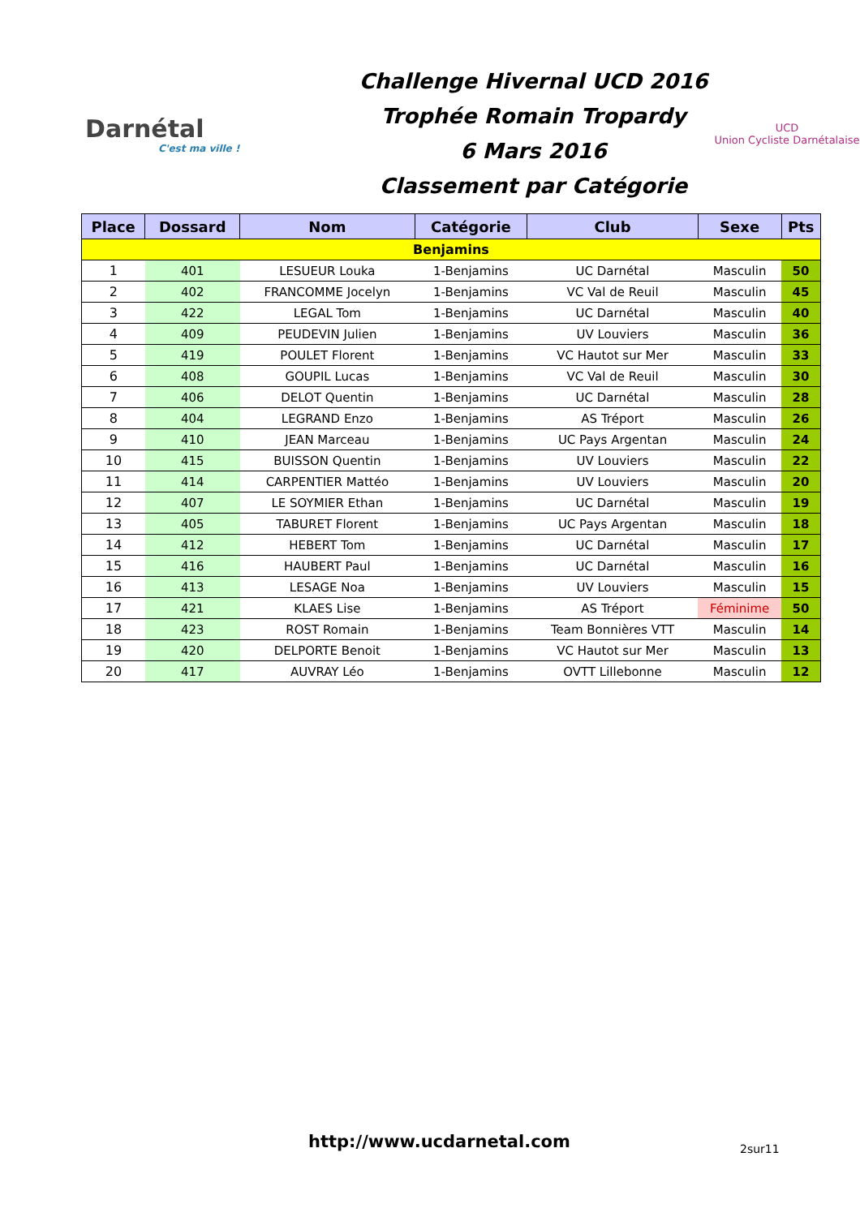Darnétal
C'est ma ville !
Challenge Hivernal UCD 2016
Trophée Romain Tropardy
6 Mars 2016
Classement par Catégorie
UCD
Union Cycliste Darnétalaise
| Place | Dossard | Nom | Catégorie | Club | Sexe | Pts |
| --- | --- | --- | --- | --- | --- | --- |
| Benjamins | | | | | | |
| 1 | 401 | LESUEUR Louka | 1-Benjamins | UC Darnétal | Masculin | 50 |
| 2 | 402 | FRANCOMME Jocelyn | 1-Benjamins | VC Val de Reuil | Masculin | 45 |
| 3 | 422 | LEGAL Tom | 1-Benjamins | UC Darnétal | Masculin | 40 |
| 4 | 409 | PEUDEVIN Julien | 1-Benjamins | UV Louviers | Masculin | 36 |
| 5 | 419 | POULET Florent | 1-Benjamins | VC Hautot sur Mer | Masculin | 33 |
| 6 | 408 | GOUPIL Lucas | 1-Benjamins | VC Val de Reuil | Masculin | 30 |
| 7 | 406 | DELOT Quentin | 1-Benjamins | UC Darnétal | Masculin | 28 |
| 8 | 404 | LEGRAND Enzo | 1-Benjamins | AS Tréport | Masculin | 26 |
| 9 | 410 | JEAN Marceau | 1-Benjamins | UC Pays Argentan | Masculin | 24 |
| 10 | 415 | BUISSON Quentin | 1-Benjamins | UV Louviers | Masculin | 22 |
| 11 | 414 | CARPENTIER Mattéo | 1-Benjamins | UV Louviers | Masculin | 20 |
| 12 | 407 | LE SOYMIER Ethan | 1-Benjamins | UC Darnétal | Masculin | 19 |
| 13 | 405 | TABURET Florent | 1-Benjamins | UC Pays Argentan | Masculin | 18 |
| 14 | 412 | HEBERT Tom | 1-Benjamins | UC Darnétal | Masculin | 17 |
| 15 | 416 | HAUBERT Paul | 1-Benjamins | UC Darnétal | Masculin | 16 |
| 16 | 413 | LESAGE Noa | 1-Benjamins | UV Louviers | Masculin | 15 |
| 17 | 421 | KLAES Lise | 1-Benjamins | AS Tréport | Féminime | 50 |
| 18 | 423 | ROST Romain | 1-Benjamins | Team Bonnières VTT | Masculin | 14 |
| 19 | 420 | DELPORTE Benoit | 1-Benjamins | VC Hautot sur Mer | Masculin | 13 |
| 20 | 417 | AUVRAY Léo | 1-Benjamins | OVTT Lillebonne | Masculin | 12 |
http://www.ucdarnetal.com 2sur11